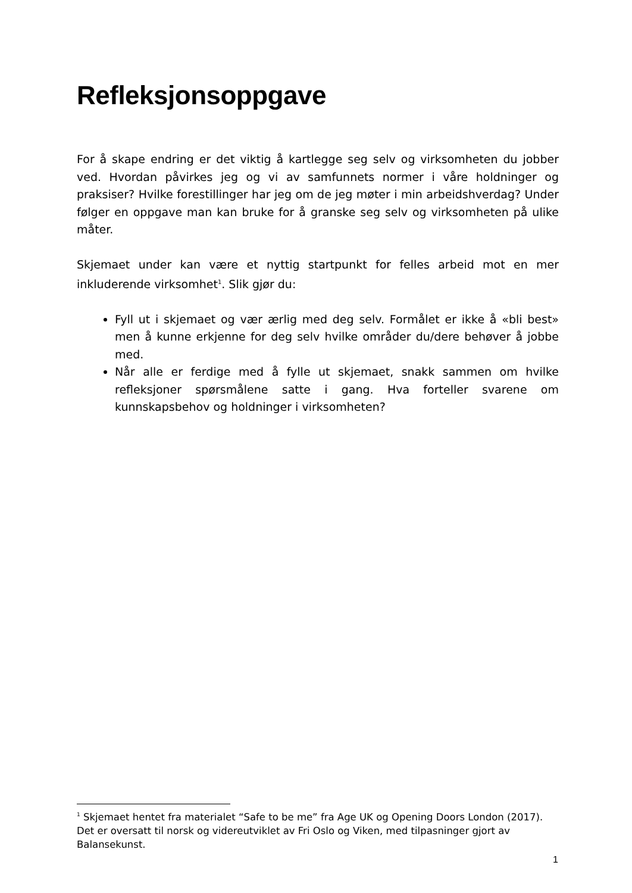Refleksjonsoppgave
For å skape endring er det viktig å kartlegge seg selv og virksomheten du jobber ved. Hvordan påvirkes jeg og vi av samfunnets normer i våre holdninger og praksiser? Hvilke forestillinger har jeg om de jeg møter i min arbeidshverdag? Under følger en oppgave man kan bruke for å granske seg selv og virksomheten på ulike måter.
Skjemaet under kan være et nyttig startpunkt for felles arbeid mot en mer inkluderende virksomhet<sup>1</sup>. Slik gjør du:
Fyll ut i skjemaet og vær ærlig med deg selv. Formålet er ikke å «bli best» men å kunne erkjenne for deg selv hvilke områder du/dere behøver å jobbe med.
Når alle er ferdige med å fylle ut skjemaet, snakk sammen om hvilke refleksjoner spørsmålene satte i gang. Hva forteller svarene om kunnskapsbehov og holdninger i virksomheten?
<sup>1</sup> Skjemaet hentet fra materialet “Safe to be me” fra Age UK og Opening Doors London (2017). Det er oversatt til norsk og videreutviklet av Fri Oslo og Viken, med tilpasninger gjort av Balansekunst.
1